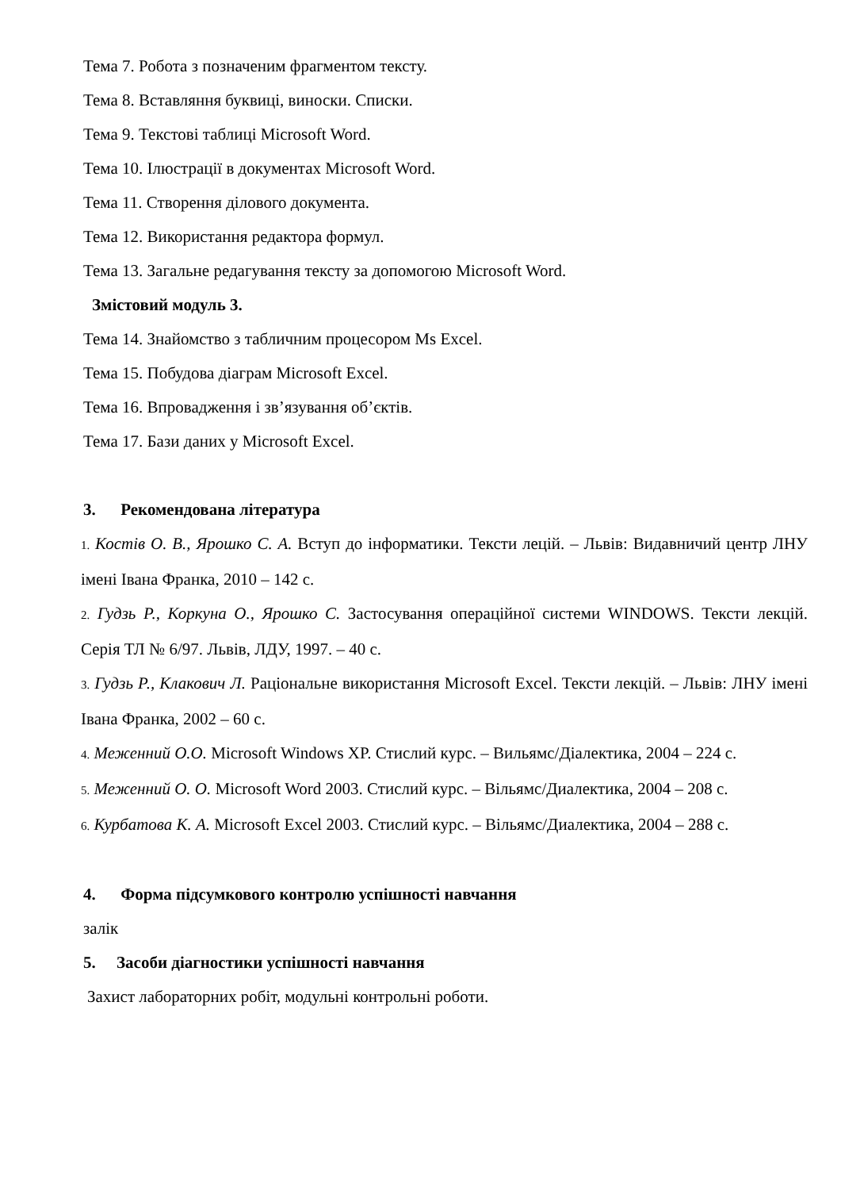Тема 7. Робота з позначеним фрагментом тексту.
Тема 8. Вставляння буквиці, виноски. Списки.
Тема 9. Текстові таблиці Microsoft Word.
Тема 10. Ілюстрації в документах Microsoft Word.
Тема 11. Створення ділового документа.
Тема 12. Використання редактора формул.
Тема 13. Загальне редагування тексту за допомогою Microsoft Word.
Змістовий модуль 3.
Тема 14. Знайомство з табличним процесором Ms Excel.
Тема 15. Побудова діаграм Microsoft Excel.
Тема 16. Впровадження і зв’язування об’єктів.
Тема 17. Бази даних у Microsoft Excel.
3. Рекомендована література
1. Костів О. В., Ярошко С. А. Вступ до інформатики. Тексти лецій. – Львів: Видавничий центр ЛНУ імені Івана Франка, 2010 – 142 с.
2. Гудзь Р., Коркуна О., Ярошко С. Застосування операційної системи WINDOWS. Тексти лекцій. Серія ТЛ № 6/97. Львів, ЛДУ, 1997. – 40 с.
3. Гудзь Р., Клакович Л. Раціональне використання Microsoft Excel. Тексти лекцій. – Львів: ЛНУ імені Івана Франка, 2002 – 60 с.
4. Меженний О.О. Microsoft Windows XP. Стислий курс. – Вильямс/Діалектика, 2004 – 224 с.
5. Меженний О. О. Microsoft Word 2003. Стислий курс. – Вільямс/Диалектика, 2004 – 208 с.
6. Курбатова К. А. Microsoft Excel 2003. Стислий курс. – Вільямс/Диалектика, 2004 – 288 с.
4. Форма підсумкового контролю успішності навчання
залік
5. Засоби діагностики успішності навчання
Захист лабораторних робіт, модульні контрольні роботи.